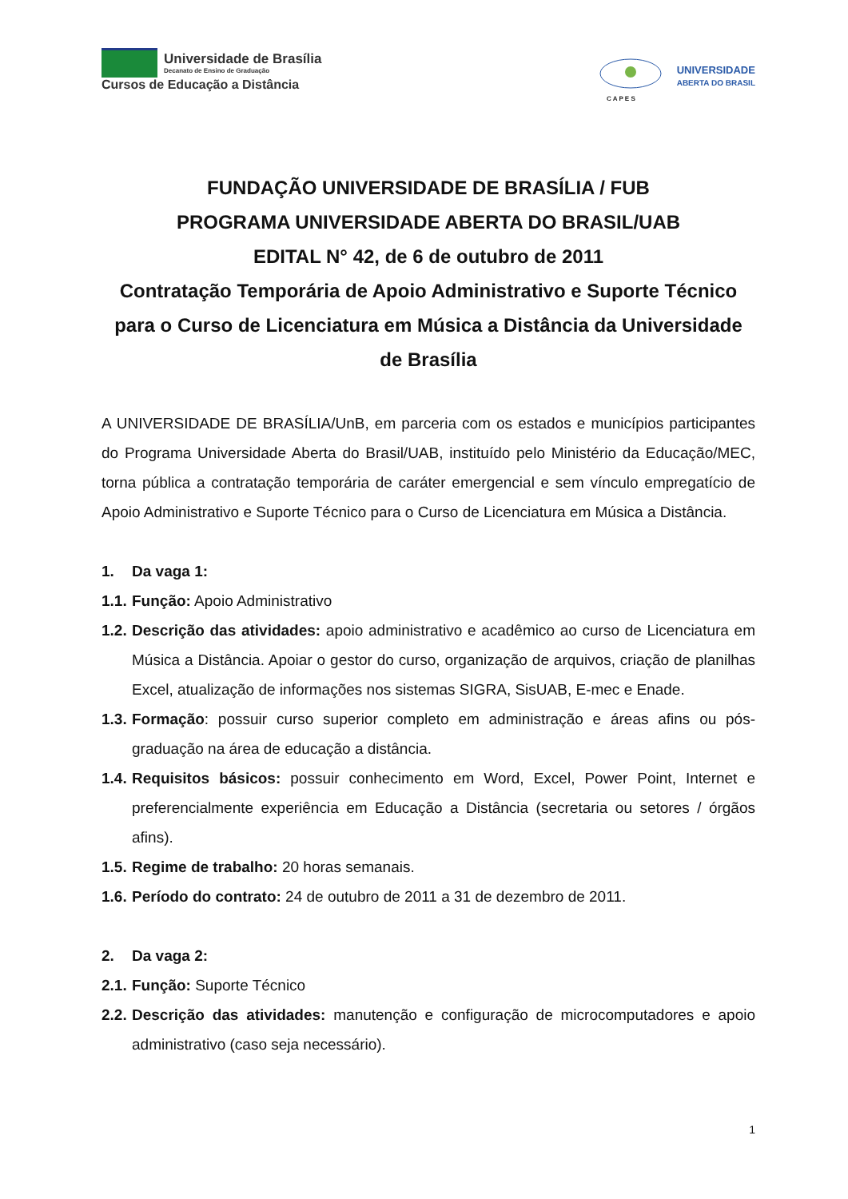Universidade de Brasília
Decanato de Ensino de Graduação
Cursos de Educação a Distância
C A P E S
UNIVERSIDADE
ABERTA DO BRASIL
FUNDAÇÃO UNIVERSIDADE DE BRASÍLIA / FUB
PROGRAMA UNIVERSIDADE ABERTA DO BRASIL/UAB
EDITAL N° 42, de 6 de outubro de 2011
Contratação Temporária de Apoio Administrativo e Suporte Técnico para o Curso de Licenciatura em Música a Distância da Universidade de Brasília
A UNIVERSIDADE DE BRASÍLIA/UnB, em parceria com os estados e municípios participantes do Programa Universidade Aberta do Brasil/UAB, instituído pelo Ministério da Educação/MEC, torna pública a contratação temporária de caráter emergencial e sem vínculo empregatício de Apoio Administrativo e Suporte Técnico para o Curso de Licenciatura em Música a Distância.
1. Da vaga 1:
1.1. Função: Apoio Administrativo
1.2. Descrição das atividades: apoio administrativo e acadêmico ao curso de Licenciatura em Música a Distância. Apoiar o gestor do curso, organização de arquivos, criação de planilhas Excel, atualização de informações nos sistemas SIGRA, SisUAB, E-mec e Enade.
1.3. Formação: possuir curso superior completo em administração e áreas afins ou pós-graduação na área de educação a distância.
1.4. Requisitos básicos: possuir conhecimento em Word, Excel, Power Point, Internet e preferencialmente experiência em Educação a Distância (secretaria ou setores / órgãos afins).
1.5. Regime de trabalho: 20 horas semanais.
1.6. Período do contrato: 24 de outubro de 2011 a 31 de dezembro de 2011.
2. Da vaga 2:
2.1. Função: Suporte Técnico
2.2. Descrição das atividades: manutenção e configuração de microcomputadores e apoio administrativo (caso seja necessário).
1